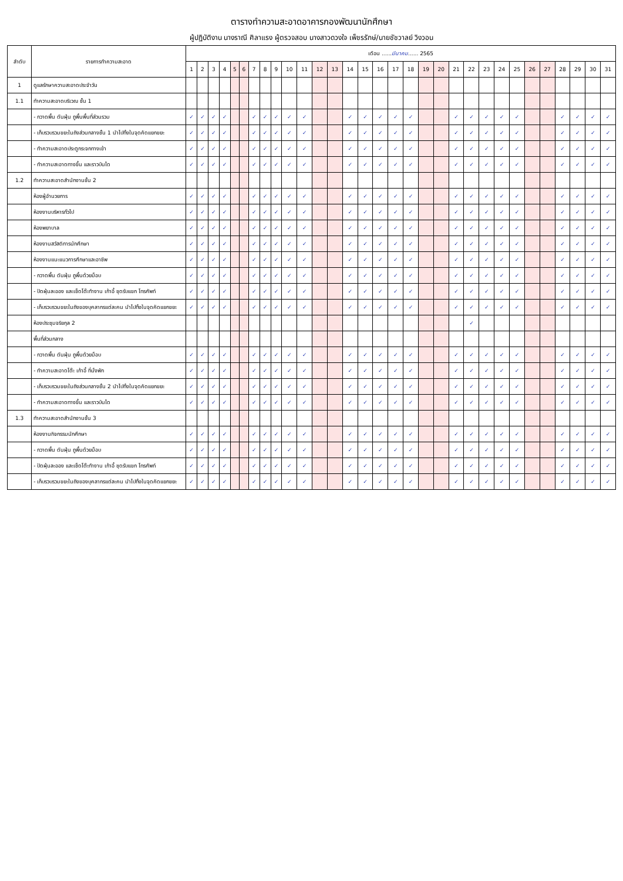ตารางทำความสะอาดอาคารกองพัฒนานักศึกษา
ผู้ปฏิบัติงาน นางราณี ศิลาแรง ผู้ตรวจสอบ นางสาวดวงใจ เพ็ชรรักษ์/นายชัชวาลย์ วิงวอน
| ลำดับ | รายการทำความสะอาด | เดือน ...... มีนาคม ...... 2565 | | | | | | | | | | | | | | | | | | | | | | | | | | | | | | |
| --- | --- | --- | --- | --- | --- | --- | --- | --- | --- | --- | --- | --- | --- | --- | --- | --- | --- | --- | --- | --- | --- | --- | --- | --- | --- | --- | --- | --- | --- | --- | --- | --- |
| | | 1 | 2 | 3 | 4 | 5 | 6 | 7 | 8 | 9 | 10 | 11 | 12 | 13 | 14 | 15 | 16 | 17 | 18 | 19 | 20 | 21 | 22 | 23 | 24 | 25 | 26 | 27 | 28 | 29 | 30 | 31 |
| 1 | ดูแลรักษาความสะอาดประจำวัน | | | | | | | | | | | | | | | | | | | | | | | | | | | | | | | |
| 1.1 | ทำความสะอาดบริเวณ ชั้น 1 | | | | | | | | | | | | | | | | | | | | | | | | | | | | | | | |
| | - กวาดพื้น ดันฝุ่น ถูพื้นพื้นที่ส่วนรวม | ✓ | ✓ | ✓ | ✓ | | | ✓ | ✓ | ✓ | ✓ | ✓ | | | ✓ | ✓ | ✓ | ✓ | ✓ | | | ✓ | ✓ | ✓ | ✓ | ✓ | | | ✓ | ✓ | ✓ | ✓ |
| | - เก็บรวบรวมขยะในถังส่วนกลางชั้น 1 นำไปทิ้งในจุดคัดแยกขยะ | ✓ | ✓ | ✓ | ✓ | | | ✓ | ✓ | ✓ | ✓ | ✓ | | | ✓ | ✓ | ✓ | ✓ | ✓ | | | ✓ | ✓ | ✓ | ✓ | ✓ | | | ✓ | ✓ | ✓ | ✓ |
| | - ทำความสะอาดประตูกระจกทางเข้า | ✓ | ✓ | ✓ | ✓ | | | ✓ | ✓ | ✓ | ✓ | ✓ | | | ✓ | ✓ | ✓ | ✓ | ✓ | | | ✓ | ✓ | ✓ | ✓ | ✓ | | | ✓ | ✓ | ✓ | ✓ |
| | - ทำความสะอาดทางขึ้น และราวบันได | ✓ | ✓ | ✓ | ✓ | | | ✓ | ✓ | ✓ | ✓ | ✓ | | | ✓ | ✓ | ✓ | ✓ | ✓ | | | ✓ | ✓ | ✓ | ✓ | ✓ | | | ✓ | ✓ | ✓ | ✓ |
| 1.2 | ทำความสะอาดสำนักงานชั้น 2 | | | | | | | | | | | | | | | | | | | | | | | | | | | | | | | |
| | ห้องผู้อำนวยการ | ✓ | ✓ | ✓ | ✓ | | | ✓ | ✓ | ✓ | ✓ | ✓ | | | ✓ | ✓ | ✓ | ✓ | ✓ | | | ✓ | ✓ | ✓ | ✓ | ✓ | | | ✓ | ✓ | ✓ | ✓ |
| | ห้องงานบริหารทั่วไป | ✓ | ✓ | ✓ | ✓ | | | ✓ | ✓ | ✓ | ✓ | ✓ | | | ✓ | ✓ | ✓ | ✓ | ✓ | | | ✓ | ✓ | ✓ | ✓ | ✓ | | | ✓ | ✓ | ✓ | ✓ |
| | ห้องพยาบาล | ✓ | ✓ | ✓ | ✓ | | | ✓ | ✓ | ✓ | ✓ | ✓ | | | ✓ | ✓ | ✓ | ✓ | ✓ | | | ✓ | ✓ | ✓ | ✓ | ✓ | | | ✓ | ✓ | ✓ | ✓ |
| | ห้องงานสวัสดิการนักศึกษา | ✓ | ✓ | ✓ | ✓ | | | ✓ | ✓ | ✓ | ✓ | ✓ | | | ✓ | ✓ | ✓ | ✓ | ✓ | | | ✓ | ✓ | ✓ | ✓ | ✓ | | | ✓ | ✓ | ✓ | ✓ |
| | ห้องงานแนะแนวการศึกษาและอาชีพ | ✓ | ✓ | ✓ | ✓ | | | ✓ | ✓ | ✓ | ✓ | ✓ | | | ✓ | ✓ | ✓ | ✓ | ✓ | | | ✓ | ✓ | ✓ | ✓ | ✓ | | | ✓ | ✓ | ✓ | ✓ |
| | - กวาดพื้น ดันฝุ่น ถูพื้นด้วยม็อบ | ✓ | ✓ | ✓ | ✓ | | | ✓ | ✓ | ✓ | ✓ | ✓ | | | ✓ | ✓ | ✓ | ✓ | ✓ | | | ✓ | ✓ | ✓ | ✓ | ✓ | | | ✓ | ✓ | ✓ | ✓ |
| | - ปัดฝุ่นละออง และเช็ดโต๊ะทำงาน เก้าอี้ ชุดรับแขก โทรศัพท์ | ✓ | ✓ | ✓ | ✓ | | | ✓ | ✓ | ✓ | ✓ | ✓ | | | ✓ | ✓ | ✓ | ✓ | ✓ | | | ✓ | ✓ | ✓ | ✓ | ✓ | | | ✓ | ✓ | ✓ | ✓ |
| | - เก็บรวบรวมขยะในถังของบุคลากรแต่ละคน นำไปทิ้งในจุดคัดแยกขยะ | ✓ | ✓ | ✓ | ✓ | | | ✓ | ✓ | ✓ | ✓ | ✓ | | | ✓ | ✓ | ✓ | ✓ | ✓ | | | ✓ | ✓ | ✓ | ✓ | ✓ | | | ✓ | ✓ | ✓ | ✓ |
| | ห้องประชุมจริยกุล 2 | | | | | | | | | | | | | | | | | | | | | | ✓ | | | | | | | | | |
| | พื้นที่ส่วนกลาง | | | | | | | | | | | | | | | | | | | | | | | | | | | | | | | |
| | - กวาดพื้น ดันฝุ่น ถูพื้นด้วยม็อบ | ✓ | ✓ | ✓ | ✓ | | | ✓ | ✓ | ✓ | ✓ | ✓ | | | ✓ | ✓ | ✓ | ✓ | ✓ | | | ✓ | ✓ | ✓ | ✓ | ✓ | | | ✓ | ✓ | ✓ | ✓ |
| | - ทำความสะอาดโต๊ะ เก้าอี้ ที่นั่งพัก | ✓ | ✓ | ✓ | ✓ | | | ✓ | ✓ | ✓ | ✓ | ✓ | | | ✓ | ✓ | ✓ | ✓ | ✓ | | | ✓ | ✓ | ✓ | ✓ | ✓ | | | ✓ | ✓ | ✓ | ✓ |
| | - เก็บรวบรวมขยะในถังส่วนกลางชั้น 2 นำไปทิ้งในจุดคัดแยกขยะ | ✓ | ✓ | ✓ | ✓ | | | ✓ | ✓ | ✓ | ✓ | ✓ | | | ✓ | ✓ | ✓ | ✓ | ✓ | | | ✓ | ✓ | ✓ | ✓ | ✓ | | | ✓ | ✓ | ✓ | ✓ |
| | - ทำความสะอาดทางขึ้น และราวบันได | ✓ | ✓ | ✓ | ✓ | | | ✓ | ✓ | ✓ | ✓ | ✓ | | | ✓ | ✓ | ✓ | ✓ | ✓ | | | ✓ | ✓ | ✓ | ✓ | ✓ | | | ✓ | ✓ | ✓ | ✓ |
| 1.3 | ทำความสะอาดสำนักงานชั้น 3 | | | | | | | | | | | | | | | | | | | | | | | | | | | | | | | |
| | ห้องงานกิจกรรมนักศึกษา | ✓ | ✓ | ✓ | ✓ | | | ✓ | ✓ | ✓ | ✓ | ✓ | | | ✓ | ✓ | ✓ | ✓ | ✓ | | | ✓ | ✓ | ✓ | ✓ | ✓ | | | ✓ | ✓ | ✓ | ✓ |
| | - กวาดพื้น ดันฝุ่น ถูพื้นด้วยม็อบ | ✓ | ✓ | ✓ | ✓ | | | ✓ | ✓ | ✓ | ✓ | ✓ | | | ✓ | ✓ | ✓ | ✓ | ✓ | | | ✓ | ✓ | ✓ | ✓ | ✓ | | | ✓ | ✓ | ✓ | ✓ |
| | - ปัดฝุ่นละออง และเช็ดโต๊ะทำงาน เก้าอี้ ชุดรับแขก โทรศัพท์ | ✓ | ✓ | ✓ | ✓ | | | ✓ | ✓ | ✓ | ✓ | ✓ | | | ✓ | ✓ | ✓ | ✓ | ✓ | | | ✓ | ✓ | ✓ | ✓ | ✓ | | | ✓ | ✓ | ✓ | ✓ |
| | - เก็บรวบรวมขยะในถังของบุคลากรแต่ละคน นำไปทิ้งในจุดคัดแยกขยะ | ✓ | ✓ | ✓ | ✓ | | | ✓ | ✓ | ✓ | ✓ | ✓ | | | ✓ | ✓ | ✓ | ✓ | ✓ | | | ✓ | ✓ | ✓ | ✓ | ✓ | | | ✓ | ✓ | ✓ | ✓ |